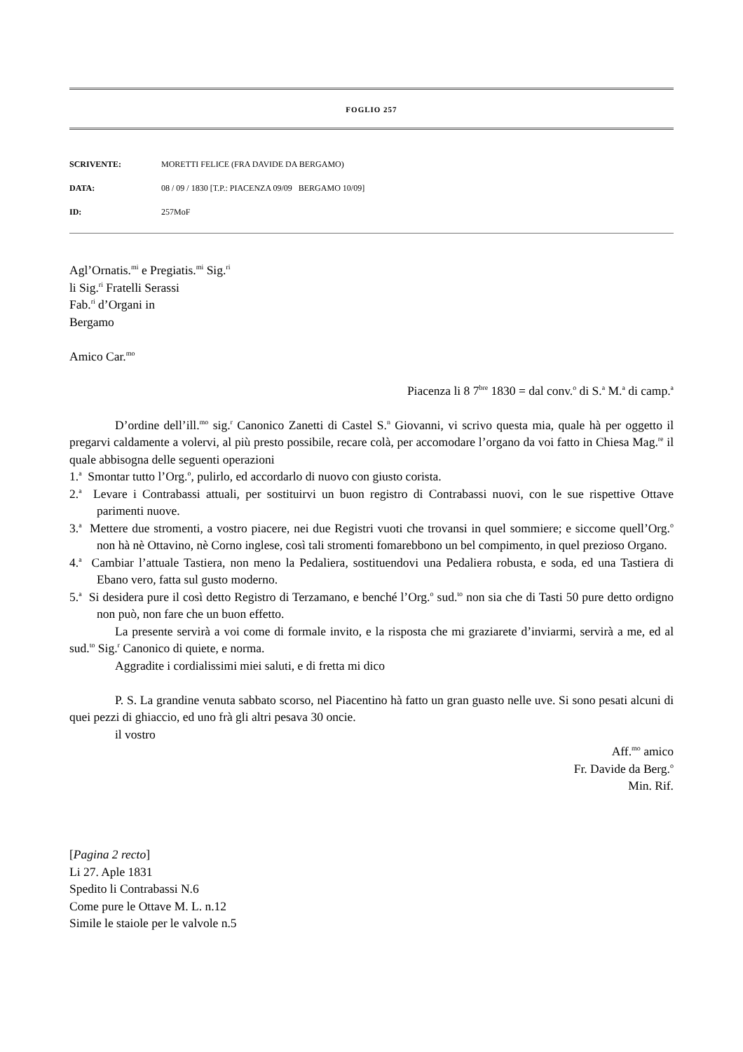FOGLIO 257
SCRIVENTE: MORETTI FELICE (FRA DAVIDE DA BERGAMO)
DATA: 08 / 09 / 1830 [T.P.: PIACENZA 09/09 BERGAMO 10/09]
ID: 257MoF
Agl’Ornatis.<sup>mi</sup> e Pregiatis.<sup>mi</sup> Sig.<sup>ri</sup>
li Sig.<sup>ri</sup> Fratelli Serassi
Fab.<sup>ri</sup> d’Organi in
Bergamo
Amico Car.<sup>mo</sup>
Piacenza li 8 7<sup>bre</sup> 1830 = dal conv.<sup>o</sup> di S.<sup>a</sup> M.<sup>a</sup> di camp.<sup>a</sup>
D’ordine dell’ill.<sup>mo</sup> sig.<sup>r</sup> Canonico Zanetti di Castel S.<sup>n</sup> Giovanni, vi scrivo questa mia, quale hà per oggetto il pregarvi caldamente a volervi, al più presto possibile, recare colà, per accomodare l’organo da voi fatto in Chiesa Mag.<sup>re</sup> il quale abbisogna delle seguenti operazioni
1.<sup>a</sup> Smontar tutto l’Org.<sup>o</sup>, pulirlo, ed accordarlo di nuovo con giusto corista.
2.<sup>a</sup> Levare i Contrabassi attuali, per sostituirvi un buon registro di Contrabassi nuovi, con le sue rispettive Ottave parimenti nuove.
3.<sup>a</sup> Mettere due stromenti, a vostro piacere, nei due Registri vuoti che trovansi in quel sommiere; e siccome quell’Org.<sup>o</sup> non hà nè Ottavino, nè Corno inglese, così tali stromenti fomarebbono un bel compimento, in quel prezioso Organo.
4.<sup>a</sup> Cambiar l’attuale Tastiera, non meno la Pedaliera, sostituendovi una Pedaliera robusta, e soda, ed una Tastiera di Ebano vero, fatta sul gusto moderno.
5.<sup>a</sup> Si desidera pure il così detto Registro di Terzamano, e benché l’Org.<sup>o</sup> sud.<sup>to</sup> non sia che di Tasti 50 pure detto ordigno non può, non fare che un buon effetto.
La presente servirà a voi come di formale invito, e la risposta che mi graziarete d’inviarmi, servirà a me, ed al sud.<sup>to</sup> Sig.<sup>r</sup> Canonico di quiete, e norma.
Aggradite i cordialissimi miei saluti, e di fretta mi dico
P. S. La grandine venuta sabbato scorso, nel Piacentino hà fatto un gran guasto nelle uve. Si sono pesati alcuni di quei pezzi di ghiaccio, ed uno frà gli altri pesava 30 oncie.
il vostro
Aff.<sup>mo</sup> amico
Fr. Davide da Berg.<sup>o</sup>
Min. Rif.
[Pagina 2 recto]
Li 27. Aple 1831
Spedito li Contrabassi N.6
Come pure le Ottave M. L. n.12
Simile le staiole per le valvole n.5